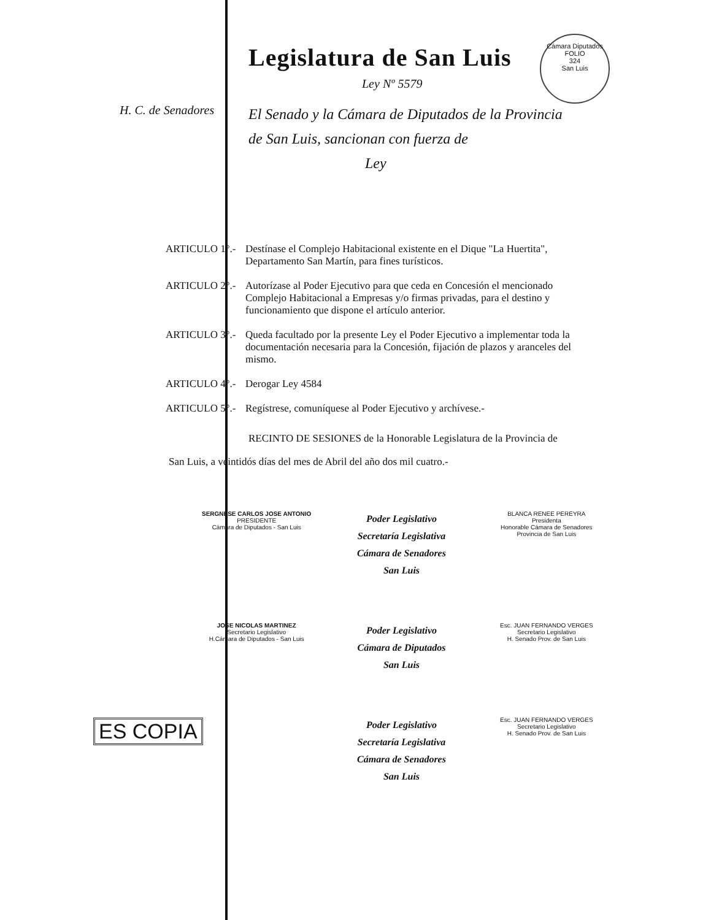Cámara Diputados
FOLIO
324
San Luis
Legislatura de San Luis
Ley Nº 5579
H. C. de Senadores
El Senado y la Cámara de Diputados de la Provincia
de San Luis, sancionan con fuerza de
Ley
ARTICULO 1°.-
Destínase el Complejo Habitacional existente en el Dique "La Huertita", Departamento San Martín, para fines turísticos.
ARTICULO 2°.-
Autorízase al Poder Ejecutivo para que ceda en Concesión el mencionado Complejo Habitacional a Empresas y/o firmas privadas, para el destino y funcionamiento que dispone el artículo anterior.
ARTICULO 3°.-
Queda facultado por la presente Ley el Poder Ejecutivo a implementar toda la documentación necesaria para la Concesión, fijación de plazos y aranceles del mismo.
ARTICULO 4°.-
Derogar Ley 4584
ARTICULO 5°.-
Regístrese, comuníquese al Poder Ejecutivo y archívese.-
RECINTO DE SESIONES de la Honorable Legislatura de la Provincia de
San Luis, a veintidós días del mes de Abril del año dos mil cuatro.-
SERGNESE CARLOS JOSE ANTONIO
PRESIDENTE
Cámara de Diputados - San Luis
Poder Legislativo
Secretaría Legislativa
Cámara de Senadores
San Luis
BLANCA RENEE PEREYRA
Presidenta
Honorable Cámara de Senadores
Provincia de San Luis
JOSE NICOLAS MARTINEZ
Secretario Legislativo
H.Cámara de Diputados - San Luis
Poder Legislativo
Cámara de Diputados
San Luis
Esc. JUAN FERNANDO VERGES
Secretario Legislativo
H. Senado Prov. de San Luis
Poder Legislativo
Secretaría Legislativa
Cámara de Senadores
San Luis
Esc. JUAN FERNANDO VERGES
Secretario Legislativo
H. Senado Prov. de San Luis
ES COPIA